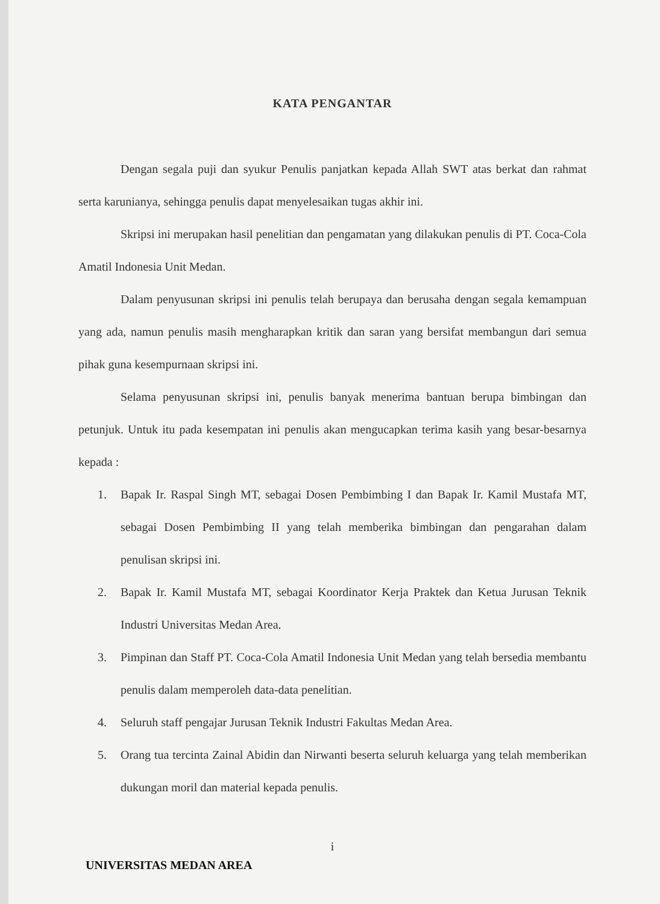KATA PENGANTAR
Dengan segala puji dan syukur Penulis panjatkan kepada Allah SWT atas berkat dan rahmat serta karunianya, sehingga penulis dapat menyelesaikan tugas akhir ini.
Skripsi ini merupakan hasil penelitian dan pengamatan yang dilakukan penulis di PT. Coca-Cola Amatil Indonesia Unit Medan.
Dalam penyusunan skripsi ini penulis telah berupaya dan berusaha dengan segala kemampuan yang ada, namun penulis masih mengharapkan kritik dan saran yang bersifat membangun dari semua pihak guna kesempurnaan skripsi ini.
Selama penyusunan skripsi ini, penulis banyak menerima bantuan berupa bimbingan dan petunjuk. Untuk itu pada kesempatan ini penulis akan mengucapkan terima kasih yang besar-besarnya kepada :
1. Bapak Ir. Raspal Singh MT, sebagai Dosen Pembimbing I dan Bapak Ir. Kamil Mustafa MT, sebagai Dosen Pembimbing II yang telah memberika bimbingan dan pengarahan dalam penulisan skripsi ini.
2. Bapak Ir. Kamil Mustafa MT, sebagai Koordinator Kerja Praktek dan Ketua Jurusan Teknik Industri Universitas Medan Area.
3. Pimpinan dan Staff PT. Coca-Cola Amatil Indonesia Unit Medan yang telah bersedia membantu penulis dalam memperoleh data-data penelitian.
4. Seluruh staff pengajar Jurusan Teknik Industri Fakultas Medan Area.
5. Orang tua tercinta Zainal Abidin dan Nirwanti beserta seluruh keluarga yang telah memberikan dukungan moril dan material kepada penulis.
i
UNIVERSITAS MEDAN AREA